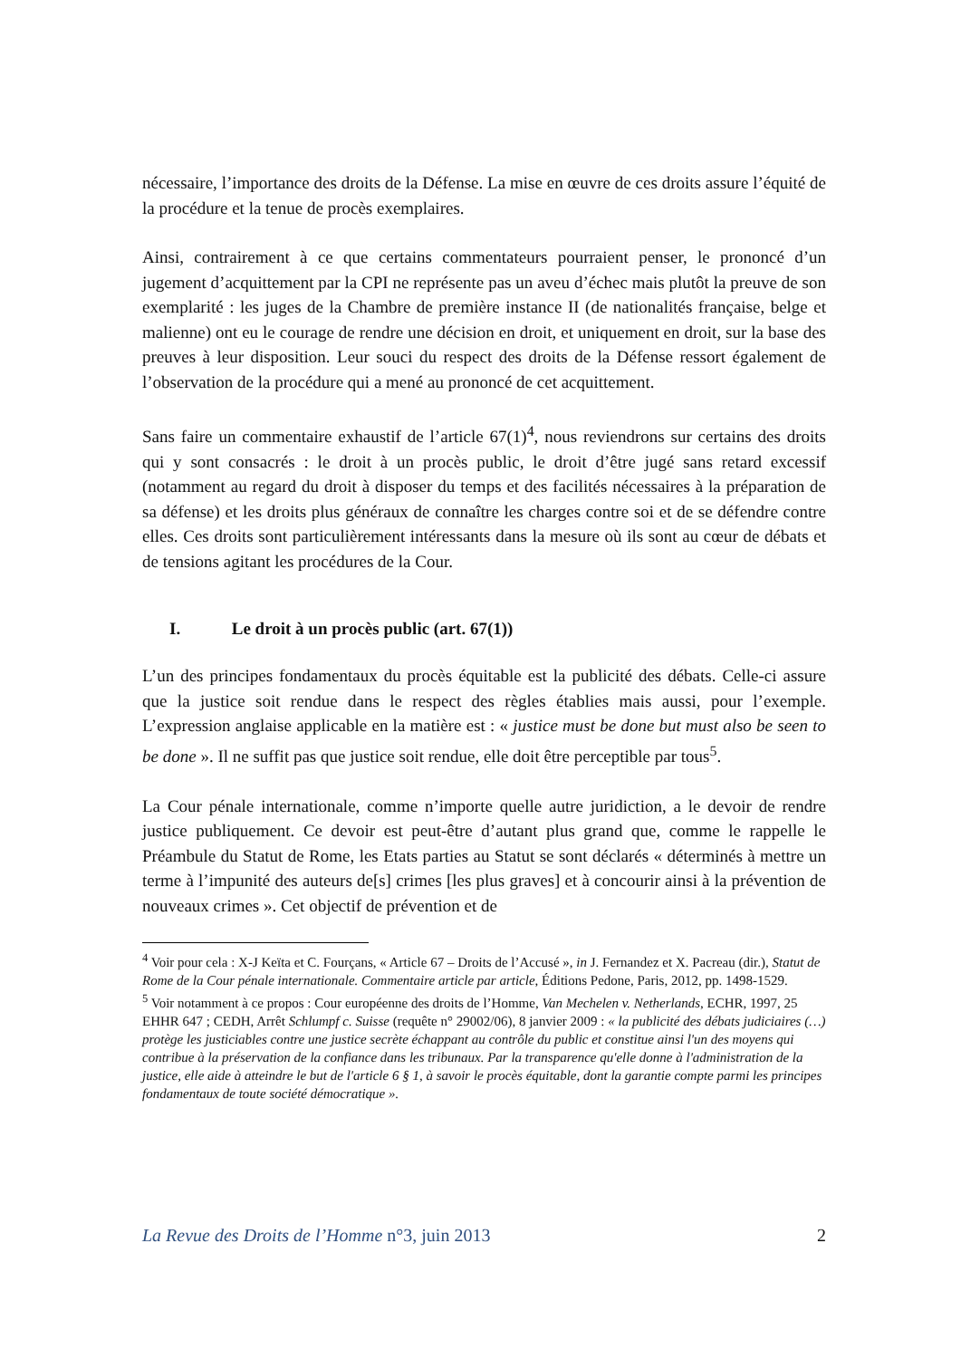nécessaire, l’importance des droits de la Défense. La mise en œuvre de ces droits assure l’équité de la procédure et la tenue de procès exemplaires.
Ainsi, contrairement à ce que certains commentateurs pourraient penser, le prononcé d’un jugement d’acquittement par la CPI ne représente pas un aveu d’échec mais plutôt la preuve de son exemplarité : les juges de la Chambre de première instance II (de nationalités française, belge et malienne) ont eu le courage de rendre une décision en droit, et uniquement en droit, sur la base des preuves à leur disposition. Leur souci du respect des droits de la Défense ressort également de l’observation de la procédure qui a mené au prononcé de cet acquittement.
Sans faire un commentaire exhaustif de l’article 67(1)<sup>4</sup>, nous reviendrons sur certains des droits qui y sont consacrés : le droit à un procès public, le droit d’être jugé sans retard excessif (notamment au regard du droit à disposer du temps et des facilités nécessaires à la préparation de sa défense) et les droits plus généraux de connaître les charges contre soi et de se défendre contre elles. Ces droits sont particulièrement intéressants dans la mesure où ils sont au cœur de débats et de tensions agitant les procédures de la Cour.
I. Le droit à un procès public (art. 67(1))
L’un des principes fondamentaux du procès équitable est la publicité des débats. Celle-ci assure que la justice soit rendue dans le respect des règles établies mais aussi, pour l’exemple. L’expression anglaise applicable en la matière est : « justice must be done but must also be seen to be done ». Il ne suffit pas que justice soit rendue, elle doit être perceptible par tous<sup>5</sup>.
La Cour pénale internationale, comme n’importe quelle autre juridiction, a le devoir de rendre justice publiquement. Ce devoir est peut-être d’autant plus grand que, comme le rappelle le Préambule du Statut de Rome, les Etats parties au Statut se sont déclarés « déterminés à mettre un terme à l’impunité des auteurs de[s] crimes [les plus graves] et à concourir ainsi à la prévention de nouveaux crimes ». Cet objectif de prévention et de
<sup>4</sup> Voir pour cela : X-J Keïta et C. Fourçans, « Article 67 – Droits de l’Accusé », in J. Fernandez et X. Pacreau (dir.), Statut de Rome de la Cour pénale internationale. Commentaire article par article, Éditions Pedone, Paris, 2012, pp. 1498-1529.
<sup>5</sup> Voir notamment à ce propos : Cour européenne des droits de l’Homme, Van Mechelen v. Netherlands, ECHR, 1997, 25 EHHR 647 ; CEDH, Arrêt Schlumpf c. Suisse (requête n° 29002/06), 8 janvier 2009 : « la publicité des débats judiciaires (…) protège les justiciables contre une justice secrète échappant au contrôle du public et constitue ainsi l'un des moyens qui contribue à la préservation de la confiance dans les tribunaux. Par la transparence qu'elle donne à l'administration de la justice, elle aide à atteindre le but de l'article 6 § 1, à savoir le procès équitable, dont la garantie compte parmi les principes fondamentaux de toute société démocratique ».
La Revue des Droits de l’Homme n°3, juin 2013 2